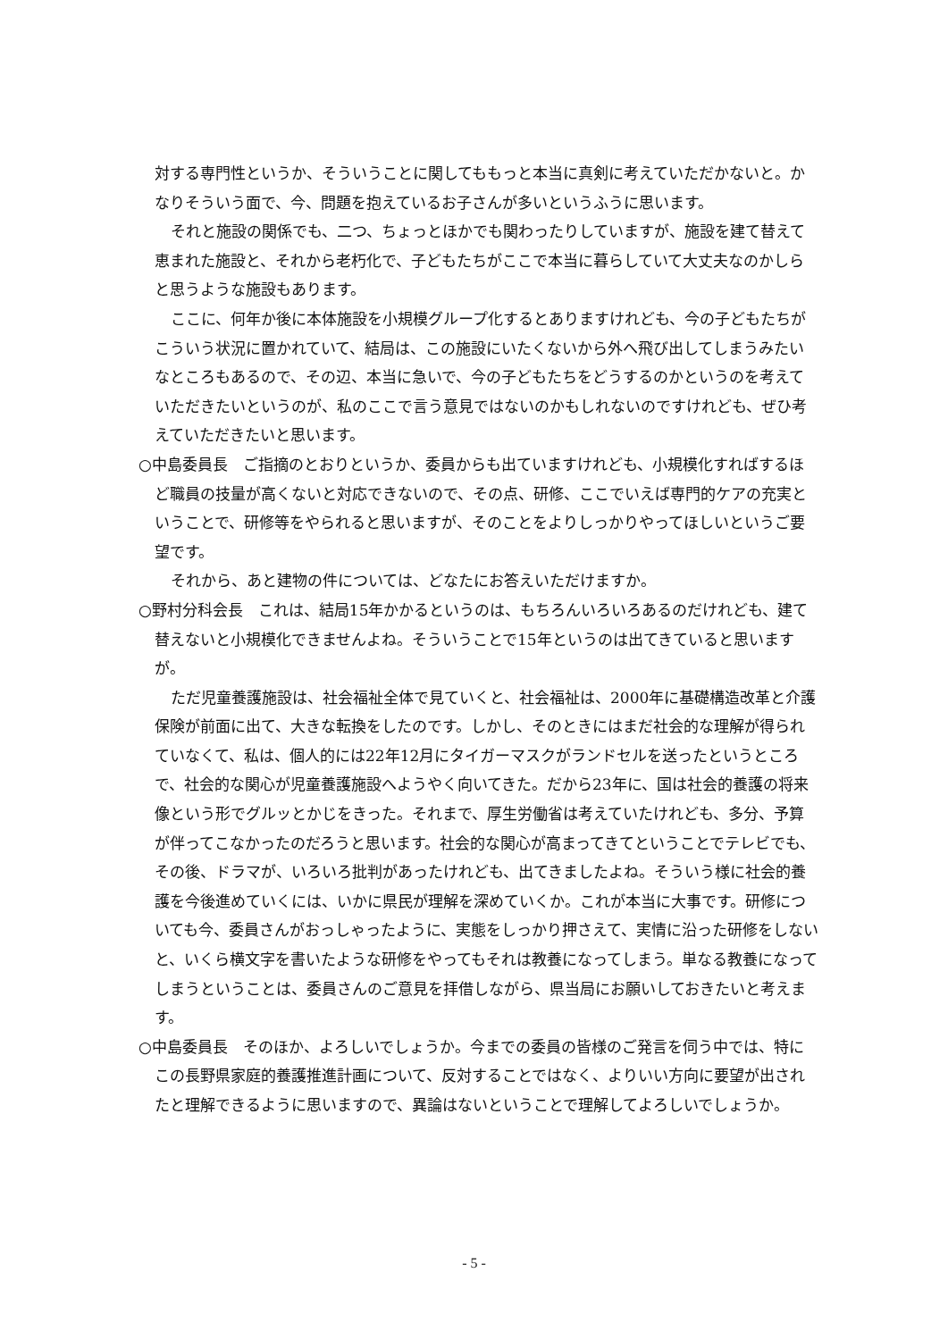対する専門性というか、そういうことに関してももっと本当に真剣に考えていただかないと。かなりそういう面で、今、問題を抱えているお子さんが多いというふうに思います。
それと施設の関係でも、二つ、ちょっとほかでも関わったりしていますが、施設を建て替えて恵まれた施設と、それから老朽化で、子どもたちがここで本当に暮らしていて大丈夫なのかしらと思うような施設もあります。
ここに、何年か後に本体施設を小規模グループ化するとありますけれども、今の子どもたちがこういう状況に置かれていて、結局は、この施設にいたくないから外へ飛び出してしまうみたいなところもあるので、その辺、本当に急いで、今の子どもたちをどうするのかというのを考えていただきたいというのが、私のここで言う意見ではないのかもしれないのですけれども、ぜひ考えていただきたいと思います。
○中島委員長　ご指摘のとおりというか、委員からも出ていますけれども、小規模化すればするほど職員の技量が高くないと対応できないので、その点、研修、ここでいえば専門的ケアの充実ということで、研修等をやられると思いますが、そのことをよりしっかりやってほしいというご要望です。
それから、あと建物の件については、どなたにお答えいただけますか。
○野村分科会長　これは、結局15年かかるというのは、もちろんいろいろあるのだけれども、建て替えないと小規模化できませんよね。そういうことで15年というのは出てきていると思いますが。
ただ児童養護施設は、社会福祉全体で見ていくと、社会福祉は、2000年に基礎構造改革と介護保険が前面に出て、大きな転換をしたのです。しかし、そのときにはまだ社会的な理解が得られていなくて、私は、個人的には22年12月にタイガーマスクがランドセルを送ったというところで、社会的な関心が児童養護施設へようやく向いてきた。だから23年に、国は社会的養護の将来像という形でグルッとかじをきった。それまで、厚生労働省は考えていたけれども、多分、予算が伴ってこなかったのだろうと思います。社会的な関心が高まってきてということでテレビでも、その後、ドラマが、いろいろ批判があったけれども、出てきましたよね。そういう様に社会的養護を今後進めていくには、いかに県民が理解を深めていくか。これが本当に大事です。研修についても今、委員さんがおっしゃったように、実態をしっかり押さえて、実情に沿った研修をしないと、いくら横文字を書いたような研修をやってもそれは教養になってしまう。単なる教養になってしまうということは、委員さんのご意見を拝借しながら、県当局にお願いしておきたいと考えます。
○中島委員長　そのほか、よろしいでしょうか。今までの委員の皆様のご発言を伺う中では、特にこの長野県家庭的養護推進計画について、反対することではなく、よりいい方向に要望が出されたと理解できるように思いますので、異論はないということで理解してよろしいでしょうか。
- 5 -